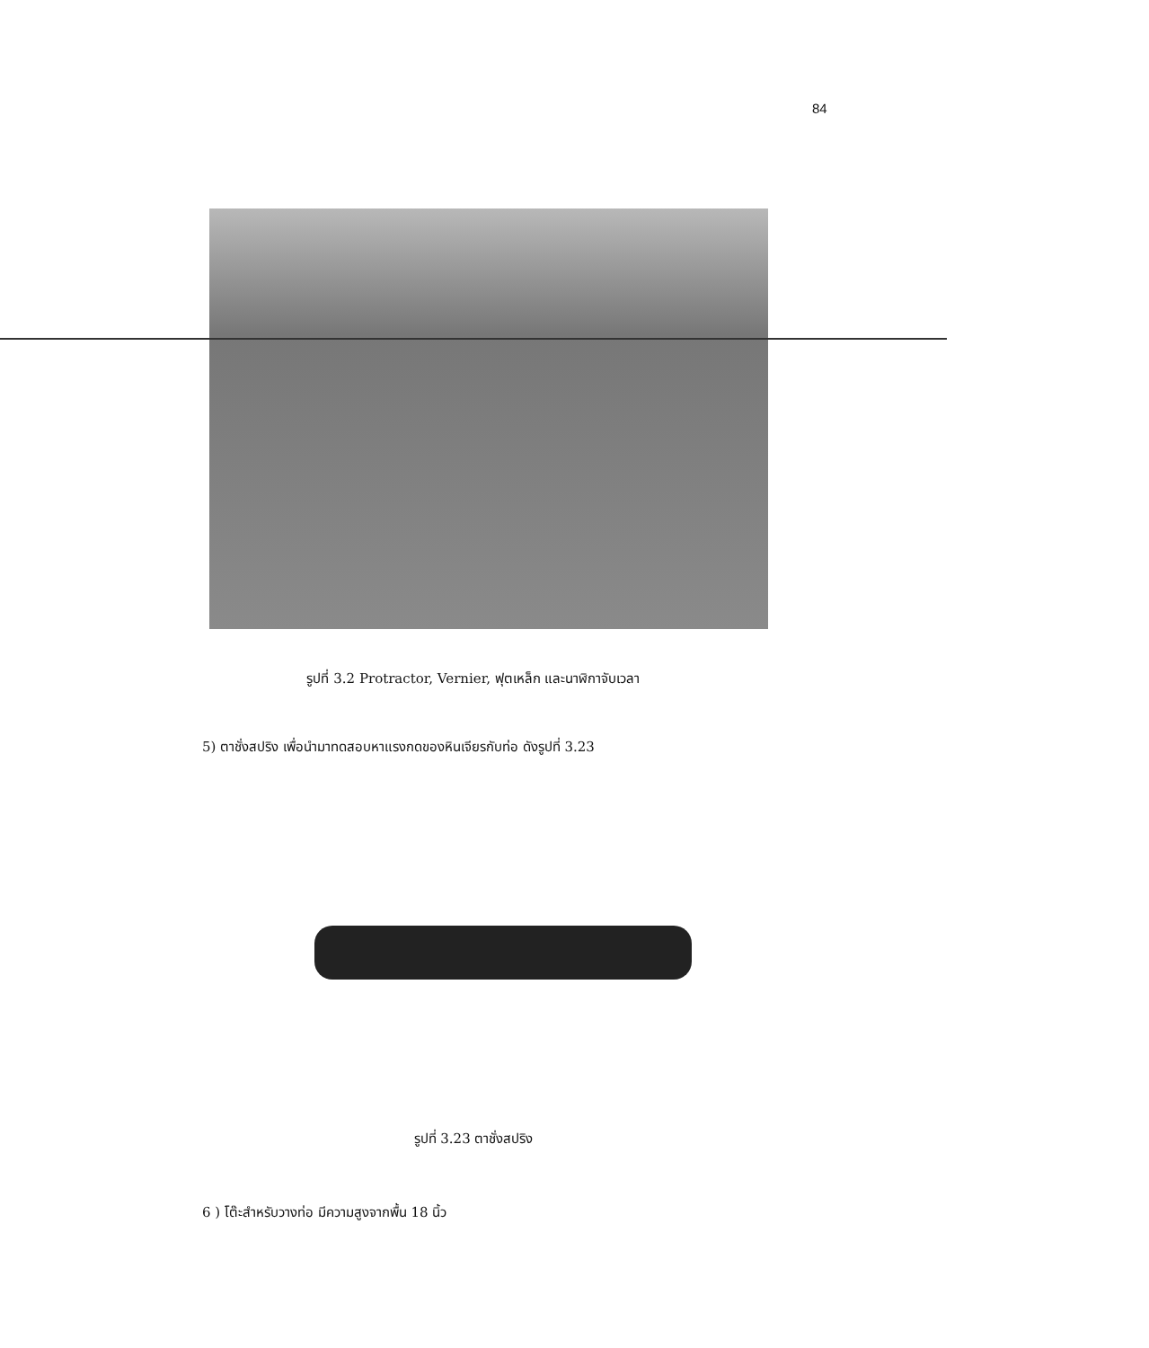84
รูปที่ 3.2 Protractor, Vernier, ฟุตเหล็ก และนาฬิกาจับเวลา
5) ตาชั่งสปริง เพื่อนำมาทดสอบหาแรงกดของหินเจียรกับท่อ ดังรูปที่ 3.23
รูปที่ 3.23 ตาชั่งสปริง
6 ) โต๊ะสำหรับวางท่อ มีความสูงจากพื้น 18 นิ้ว